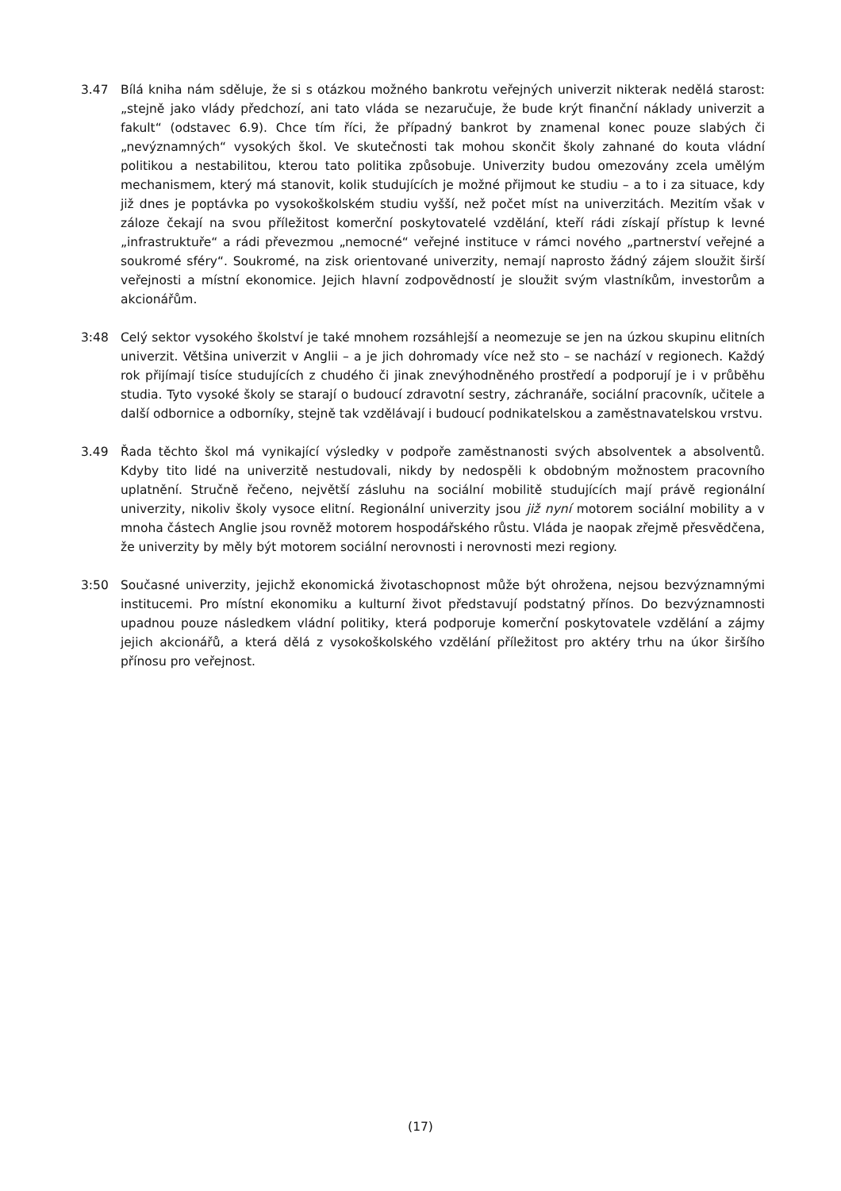3.47 Bílá kniha nám sděluje, že si s otázkou možného bankrotu veřejných univerzit nikterak nedělá starost: „stejně jako vlády předchozí, ani tato vláda se nezaručuje, že bude krýt finanční náklady univerzit a fakult“ (odstavec 6.9). Chce tím říci, že případný bankrot by znamenal konec pouze slabých či „nevýznamných“ vysokých škol. Ve skutečnosti tak mohou skončit školy zahnané do kouta vládní politikou a nestabilitou, kterou tato politika způsobuje. Univerzity budou omezovány zcela umělým mechanismem, který má stanovit, kolik studujících je možné přijmout ke studiu – a to i za situace, kdy již dnes je poptávka po vysokoškolském studiu vyšší, než počet míst na univerzitách. Mezitím však v záloze čekají na svou příležitost komerční poskytovatelé vzdělání, kteří rádi získají přístup k levné „infrastruktuře“ a rádi převezmou „nemocné“ veřejné instituce v rámci nového „partnerství veřejné a soukromé sféry“. Soukromé, na zisk orientované univerzity, nemají naprosto žádný zájem sloužit širší veřejnosti a místní ekonomice. Jejich hlavní zodpovědností je sloužit svým vlastníkům, investorům a akcionářům.
3:48 Celý sektor vysokého školství je také mnohem rozsáhlejší a neomezuje se jen na úzkou skupinu elitních univerzit. Většina univerzit v Anglii – a je jich dohromady více než sto – se nachází v regionech. Každý rok přijímají tisíce studujících z chudého či jinak znevýhodněného prostředí a podporují je i v průběhu studia. Tyto vysoké školy se starají o budoucí zdravotní sestry, záchranáře, sociální pracovník, učitele a další odbornice a odborníky, stejně tak vzdělávají i budoucí podnikatelskou a zaměstnavatelskou vrstvu.
3.49 Řada těchto škol má vynikající výsledky v podpoře zaměstnanosti svých absolventek a absolventů. Kdyby tito lidé na univerzitě nestudovali, nikdy by nedospěli k obdobným možnostem pracovního uplatnění. Stručně řečeno, největší zásluhu na sociální mobilitě studujících mají právě regionální univerzity, nikoliv školy vysoce elitní. Regionální univerzity jsou již nyní motorem sociální mobility a v mnoha částech Anglie jsou rovněž motorem hospodářského růstu. Vláda je naopak zřejmě přesvědčena, že univerzity by měly být motorem sociální nerovnosti i nerovnosti mezi regiony.
3:50 Současné univerzity, jejichž ekonomická životaschopnost může být ohrožena, nejsou bezvýznamnými institucemi. Pro místní ekonomiku a kulturní život představují podstatný přínos. Do bezvýznamnosti upadnou pouze následkem vládní politiky, která podporuje komerční poskytovatele vzdělání a zájmy jejich akcionářů, a která dělá z vysokoškolského vzdělání příležitost pro aktéry trhu na úkor širšího přínosu pro veřejnost.
(17)